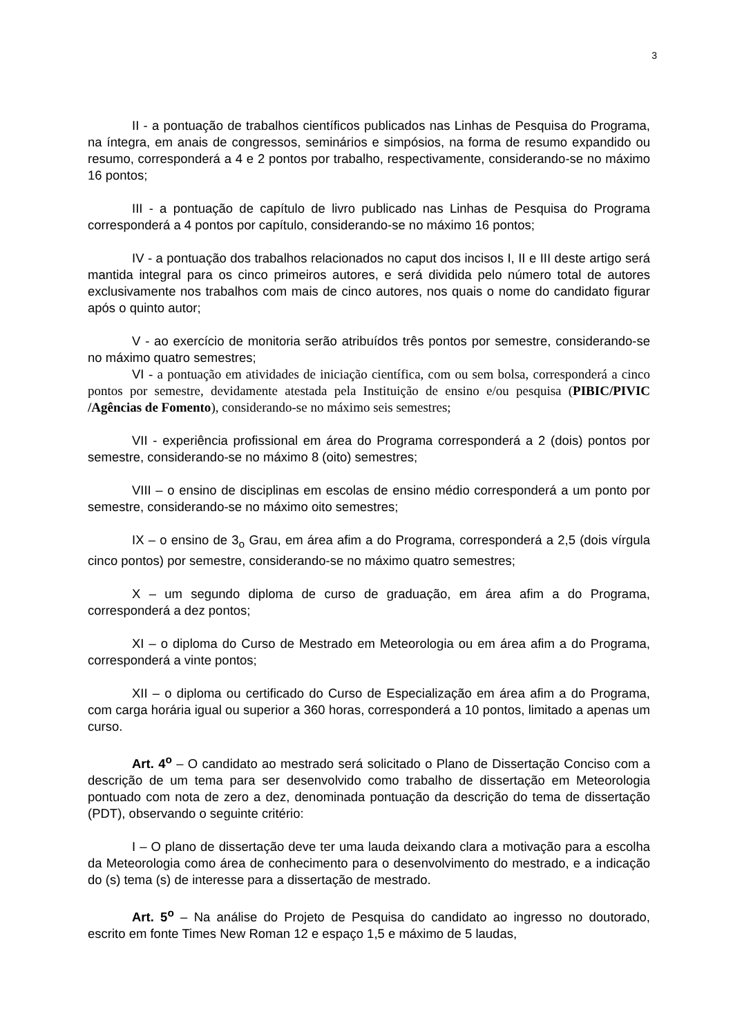3
II - a pontuação de trabalhos científicos publicados nas Linhas de Pesquisa do Programa, na íntegra, em anais de congressos, seminários e simpósios, na forma de resumo expandido ou resumo, corresponderá a 4 e 2 pontos por trabalho, respectivamente, considerando-se no máximo 16 pontos;
III - a pontuação de capítulo de livro publicado nas Linhas de Pesquisa do Programa corresponderá a 4 pontos por capítulo, considerando-se no máximo 16 pontos;
IV - a pontuação dos trabalhos relacionados no caput dos incisos I, II e III deste artigo será mantida integral para os cinco primeiros autores, e será dividida pelo número total de autores exclusivamente nos trabalhos com mais de cinco autores, nos quais o nome do candidato figurar após o quinto autor;
V - ao exercício de monitoria serão atribuídos três pontos por semestre, considerando-se no máximo quatro semestres;
VI - a pontuação em atividades de iniciação científica, com ou sem bolsa, corresponderá a cinco pontos por semestre, devidamente atestada pela Instituição de ensino e/ou pesquisa (PIBIC/PIVIC /Agências de Fomento), considerando-se no máximo seis semestres;
VII - experiência profissional em área do Programa corresponderá a 2 (dois) pontos por semestre, considerando-se no máximo 8 (oito) semestres;
VIII – o ensino de disciplinas em escolas de ensino médio corresponderá a um ponto por semestre, considerando-se no máximo oito semestres;
IX – o ensino de 3<sub>o</sub> Grau, em área afim a do Programa, corresponderá a 2,5 (dois vírgula cinco pontos) por semestre, considerando-se no máximo quatro semestres;
X – um segundo diploma de curso de graduação, em área afim a do Programa, corresponderá a dez pontos;
XI – o diploma do Curso de Mestrado em Meteorologia ou em área afim a do Programa, corresponderá a vinte pontos;
XII – o diploma ou certificado do Curso de Especialização em área afim a do Programa, com carga horária igual ou superior a 360 horas, corresponderá a 10 pontos, limitado a apenas um curso.
Art. 4<sup>o</sup> – O candidato ao mestrado será solicitado o Plano de Dissertação Conciso com a descrição de um tema para ser desenvolvido como trabalho de dissertação em Meteorologia pontuado com nota de zero a dez, denominada pontuação da descrição do tema de dissertação (PDT), observando o seguinte critério:
I – O plano de dissertação deve ter uma lauda deixando clara a motivação para a escolha da Meteorologia como área de conhecimento para o desenvolvimento do mestrado, e a indicação do (s) tema (s) de interesse para a dissertação de mestrado.
Art. 5<sup>o</sup> – Na análise do Projeto de Pesquisa do candidato ao ingresso no doutorado, escrito em fonte Times New Roman 12 e espaço 1,5 e máximo de 5 laudas,